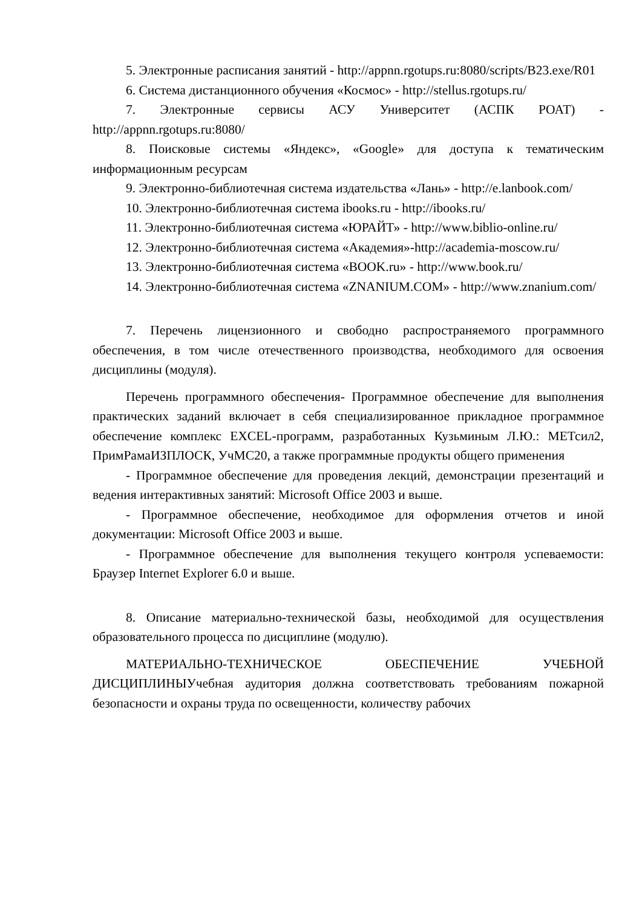5. Электронные расписания занятий - http://appnn.rgotups.ru:8080/scripts/B23.exe/R01
6. Система дистанционного обучения «Космос» - http://stellus.rgotups.ru/
7. Электронные сервисы АСУ Университет (АСПК РОАТ) - http://appnn.rgotups.ru:8080/
8. Поисковые системы «Яндекс», «Google» для доступа к тематическим информационным ресурсам
9. Электронно-библиотечная система издательства «Лань» - http://e.lanbook.com/
10. Электронно-библиотечная система ibooks.ru - http://ibooks.ru/
11. Электронно-библиотечная система «ЮРАЙТ» - http://www.biblio-online.ru/
12. Электронно-библиотечная система «Академия»-http://academia-moscow.ru/
13. Электронно-библиотечная система «BOOK.ru» - http://www.book.ru/
14. Электронно-библиотечная система «ZNANIUM.COM» - http://www.znanium.com/
7. Перечень лицензионного и свободно распространяемого программного обеспечения, в том числе отечественного производства, необходимого для освоения дисциплины (модуля).
Перечень программного обеспечения- Программное обеспечение для выполнения практических заданий включает в себя специализированное прикладное программное обеспечение комплекс EXCEL-программ, разработанных Кузьминым Л.Ю.: МЕТсил2, ПримРамаИЗПЛОСК, УчМС20, а также программные продукты общего применения
- Программное обеспечение для проведения лекций, демонстрации презентаций и ведения интерактивных занятий: Microsoft Office 2003 и выше.
- Программное обеспечение, необходимое для оформления отчетов и иной документации: Microsoft Office 2003 и выше.
- Программное обеспечение для выполнения текущего контроля успеваемости: Браузер Internet Explorer 6.0 и выше.
8. Описание материально-технической базы, необходимой для осуществления образовательного процесса по дисциплине (модулю).
МАТЕРИАЛЬНО-ТЕХНИЧЕСКОЕ ОБЕСПЕЧЕНИЕ УЧЕБНОЙ ДИСЦИПЛИНЫУчебная аудитория должна соответствовать требованиям пожарной безопасности и охраны труда по освещенности, количеству рабочих